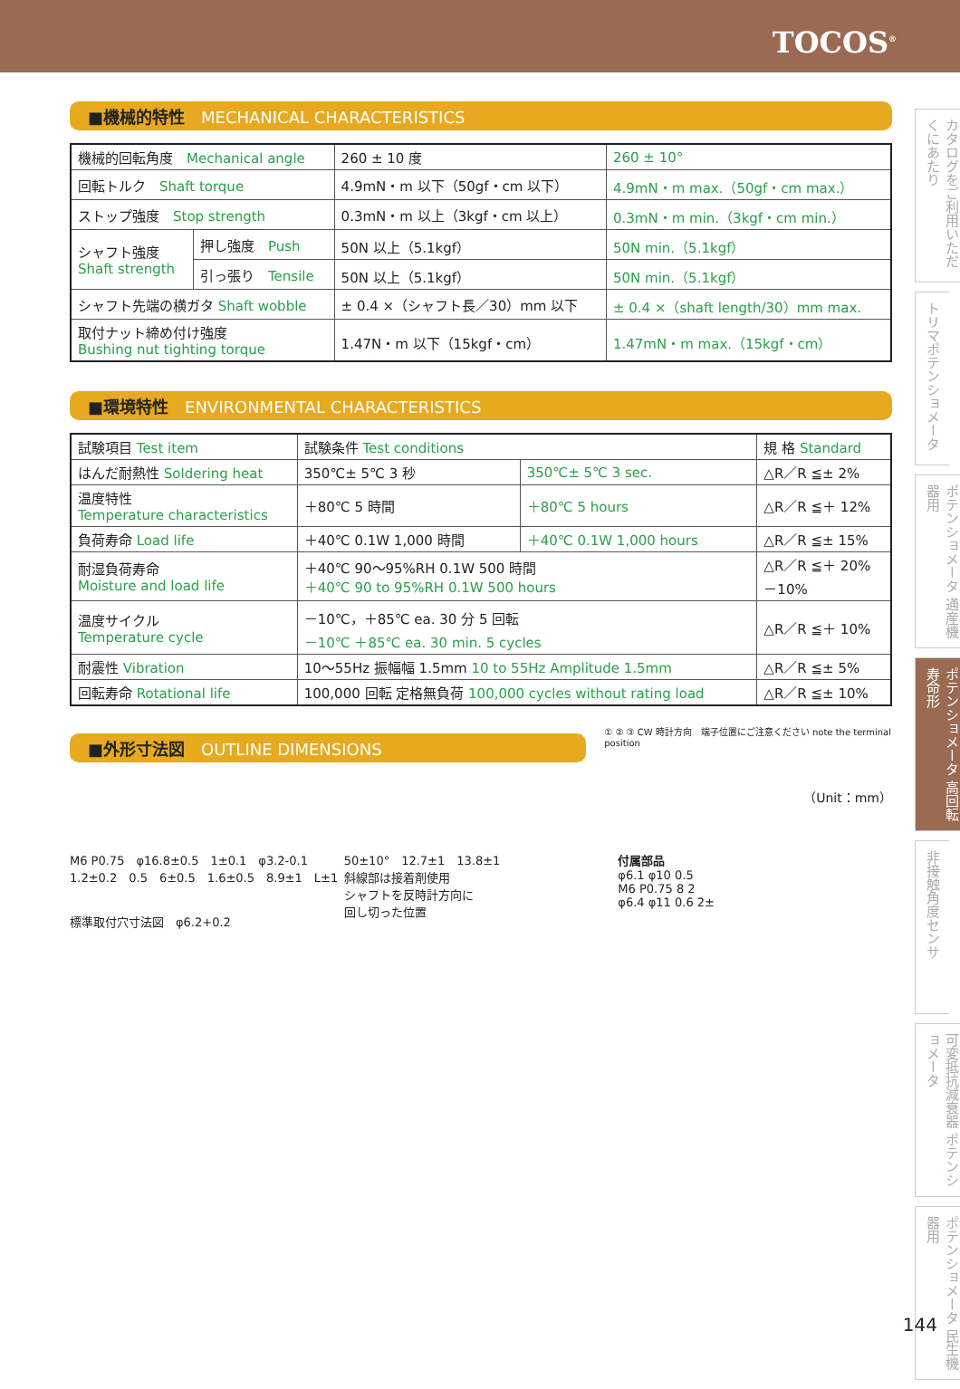TOCOS<sup>®</sup>
カタログをご利用いただくにあたり
トリマポテンショメータ
ポテンショメータ 通産機器用
ポテンショメータ 高回転寿命形
非接触角度センサ
可変抵抗減衰器 ポテンショメータ
ポテンショメータ 民生機器用
■機械的特性　MECHANICAL CHARACTERISTICS
| 機械的回転角度 Mechanical angle | | 260 ± 10 度 | 260 ± 10° |
| 回転トルク Shaft torque | | 4.9mN・m 以下（50gf・cm 以下） | 4.9mN・m max.（50gf・cm max.） |
| ストップ強度 Stop strength | | 0.3mN・m 以上（3kgf・cm 以上） | 0.3mN・m min.（3kgf・cm min.） |
| シャフト強度 Shaft strength | 押し強度 Push | 50N 以上（5.1kgf） | 50N min.（5.1kgf） |
| | 引っ張り Tensile | 50N 以上（5.1kgf） | 50N min.（5.1kgf） |
| シャフト先端の横ガタ Shaft wobble | | ± 0.4 ×（シャフト長／30）mm 以下 | ± 0.4 ×（shaft length/30）mm max. |
| 取付ナット締め付け強度 Bushing nut tighting torque | | 1.47N・m 以下（15kgf・cm） | 1.47mN・m max.（15kgf・cm） |
■環境特性　ENVIRONMENTAL CHARACTERISTICS
| 試験項目 Test item | 試験条件 Test conditions | | 規 格 Standard |
| --- | --- | --- | --- |
| はんだ耐熱性 Soldering heat | 350℃± 5℃ 3 秒 | 350℃± 5℃ 3 sec. | △R／R ≦± 2% |
| 温度特性 Temperature characteristics | ＋80℃ 5 時間 | ＋80℃ 5 hours | △R／R ≦＋ 12% |
| 負荷寿命 Load life | ＋40℃ 0.1W 1,000 時間 | ＋40℃ 0.1W 1,000 hours | △R／R ≦± 15% |
| 耐湿負荷寿命 Moisture and load life | ＋40℃ 90～95%RH 0.1W 500 時間 ＋40℃ 90 to 95%RH 0.1W 500 hours | | △R／R ≦＋ 20% －10% |
| 温度サイクル Temperature cycle | －10℃，＋85℃ ea. 30 分 5 回転 －10℃ ＋85℃ ea. 30 min. 5 cycles | | △R／R ≦＋ 10% |
| 耐震性 Vibration | 10～55Hz 振幅幅 1.5mm 10 to 55Hz Amplitude 1.5mm | | △R／R ≦± 5% |
| 回転寿命 Rotational life | 100,000 回転 定格無負荷 100,000 cycles without rating load | | △R／R ≦± 10% |
■外形寸法図　OUTLINE DIMENSIONS
① ② ③ CW 時計方向　端子位置にご注意ください note the terminal position
（Unit：mm）
M6 P0.75　φ16.8±0.5　1±0.1　φ3.2-0.1　1.2±0.2　0.5　6±0.5　1.6±0.5　8.9±1　L±1
標準取付穴寸法図　φ6.2+0.2
50±10°　12.7±1　13.8±1
斜線部は接着剤使用
シャフトを反時計方向に
回し切った位置
付属部品
φ6.1 φ10 0.5
M6 P0.75 8 2
φ6.4 φ11 0.6 2±
144